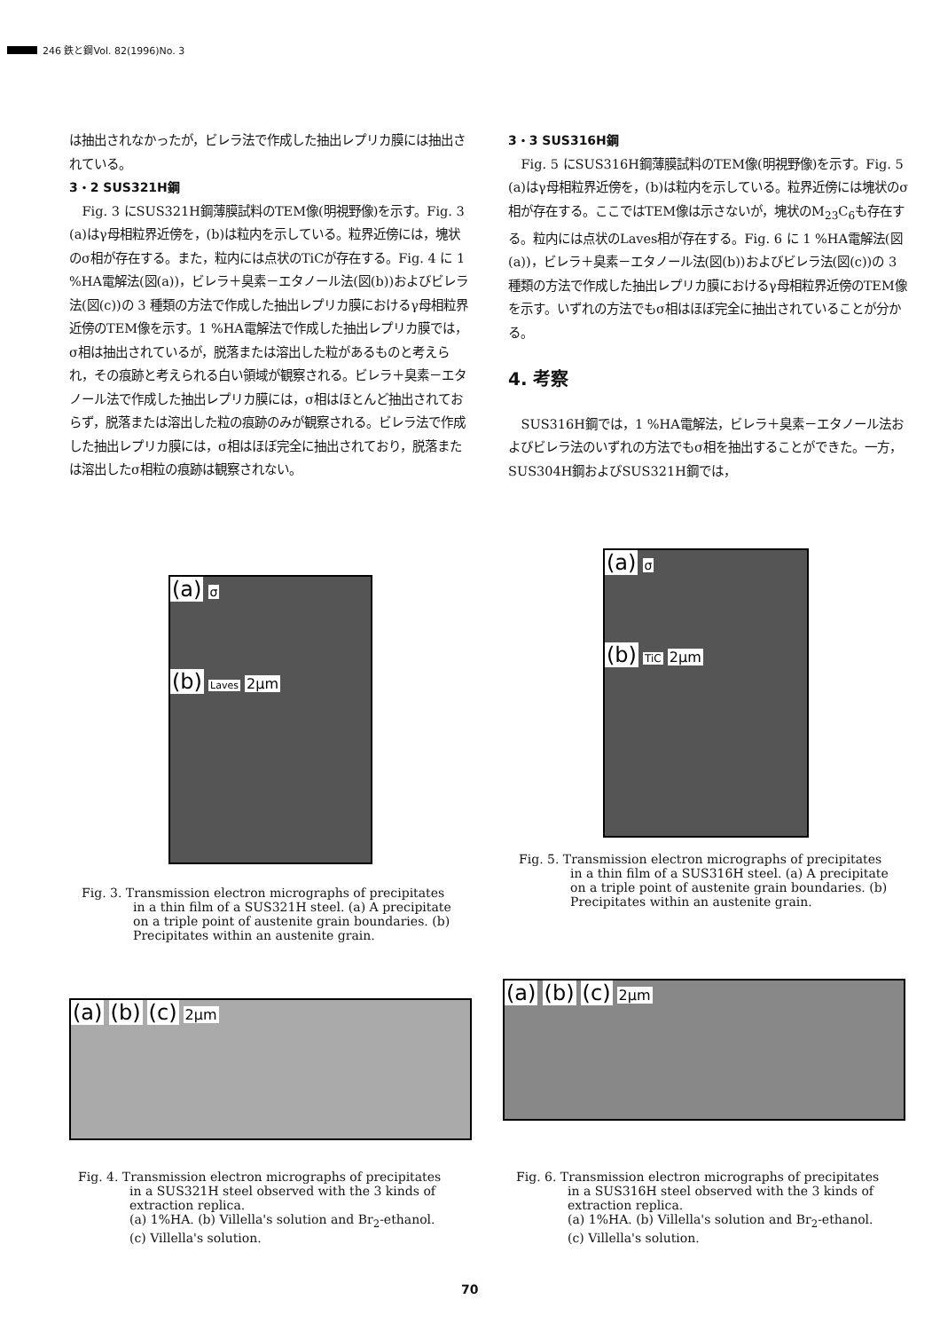246 鉄と鋼Vol. 82(1996)No. 3
は抽出されなかったが，ビレラ法で作成した抽出レプリカ膜には抽出されている。
3・2 SUS321H鋼
Fig. 3 にSUS321H鋼薄膜試料のTEM像(明視野像)を示す。Fig. 3 (a)はγ母相粒界近傍を，(b)は粒内を示している。粒界近傍には，塊状のσ相が存在する。また，粒内には点状のTiCが存在する。Fig. 4 に 1 %HA電解法(図(a))，ビレラ＋臭素－エタノール法(図(b))およびビレラ法(図(c))の 3 種類の方法で作成した抽出レプリカ膜におけるγ母相粒界近傍のTEM像を示す。1 %HA電解法で作成した抽出レプリカ膜では，σ相は抽出されているが，脱落または溶出した粒があるものと考えられ，その痕跡と考えられる白い領域が観察される。ビレラ＋臭素－エタノール法で作成した抽出レプリカ膜には，σ相はほとんど抽出されておらず，脱落または溶出した粒の痕跡のみが観察される。ビレラ法で作成した抽出レプリカ膜には，σ相はほぼ完全に抽出されており，脱落または溶出したσ相粒の痕跡は観察されない。
3・3 SUS316H鋼
Fig. 5 にSUS316H鋼薄膜試料のTEM像(明視野像)を示す。Fig. 5 (a)はγ母相粒界近傍を，(b)は粒内を示している。粒界近傍には塊状のσ相が存在する。ここではTEM像は示さないが，塊状のM<sub>23</sub>C<sub>6</sub>も存在する。粒内には点状のLaves相が存在する。Fig. 6 に 1 %HA電解法(図(a))，ビレラ＋臭素－エタノール法(図(b))およびビレラ法(図(c))の 3 種類の方法で作成した抽出レプリカ膜におけるγ母相粒界近傍のTEM像を示す。いずれの方法でもσ相はほぼ完全に抽出されていることが分かる。
4. 考察
SUS316H鋼では，1 %HA電解法，ビレラ＋臭素－エタノール法およびビレラ法のいずれの方法でもσ相を抽出することができた。一方，SUS304H鋼およびSUS321H鋼では，
(a) σ
(b) Laves 2μm
Fig. 3. Transmission electron micrographs of precipitates in a thin film of a SUS321H steel. (a) A precipitate on a triple point of austenite grain boundaries. (b) Precipitates within an austenite grain.
(a) σ
(b) TiC 2μm
Fig. 5. Transmission electron micrographs of precipitates in a thin film of a SUS316H steel. (a) A precipitate on a triple point of austenite grain boundaries. (b) Precipitates within an austenite grain.
(a) (b) (c) 2μm
Fig. 4. Transmission electron micrographs of precipitates in a SUS321H steel observed with the 3 kinds of extraction replica.
(a) 1%HA. (b) Villella's solution and Br<sub>2</sub>-ethanol. (c) Villella's solution.
(a) (b) (c) 2μm
Fig. 6. Transmission electron micrographs of precipitates in a SUS316H steel observed with the 3 kinds of extraction replica.
(a) 1%HA. (b) Villella's solution and Br<sub>2</sub>-ethanol. (c) Villella's solution.
70